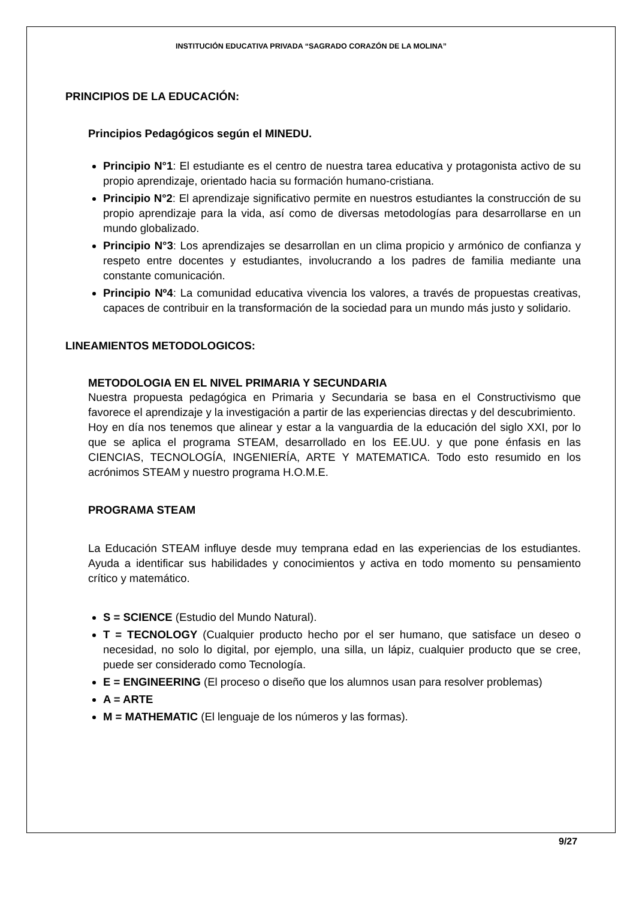INSTITUCIÓN EDUCATIVA PRIVADA “SAGRADO CORAZÓN DE LA MOLINA”
PRINCIPIOS DE LA EDUCACIÓN:
Principios Pedagógicos según el MINEDU.
Principio N°1: El estudiante es el centro de nuestra tarea educativa y protagonista activo de su propio aprendizaje, orientado hacia su formación humano-cristiana.
Principio N°2: El aprendizaje significativo permite en nuestros estudiantes la construcción de su propio aprendizaje para la vida, así como de diversas metodologías para desarrollarse en un mundo globalizado.
Principio N°3: Los aprendizajes se desarrollan en un clima propicio y armónico de confianza y respeto entre docentes y estudiantes, involucrando a los padres de familia mediante una constante comunicación.
Principio Nº4: La comunidad educativa vivencia los valores, a través de propuestas creativas, capaces de contribuir en la transformación de la sociedad para un mundo más justo y solidario.
LINEAMIENTOS METODOLOGICOS:
METODOLOGIA EN EL NIVEL PRIMARIA Y SECUNDARIA
Nuestra propuesta pedagógica en Primaria y Secundaria se basa en el Constructivismo que favorece el aprendizaje y la investigación a partir de las experiencias directas y del descubrimiento.
Hoy en día nos tenemos que alinear y estar a la vanguardia de la educación del siglo XXI, por lo que se aplica el programa STEAM, desarrollado en los EE.UU. y que pone énfasis en las CIENCIAS, TECNOLOGÍA, INGENIERÍA, ARTE Y MATEMATICA. Todo esto resumido en los acrónimos STEAM y nuestro programa H.O.M.E.
PROGRAMA STEAM
La Educación STEAM influye desde muy temprana edad en las experiencias de los estudiantes. Ayuda a identificar sus habilidades y conocimientos y activa en todo momento su pensamiento crítico y matemático.
S = SCIENCE (Estudio del Mundo Natural).
T = TECNOLOGY (Cualquier producto hecho por el ser humano, que satisface un deseo o necesidad, no solo lo digital, por ejemplo, una silla, un lápiz, cualquier producto que se cree, puede ser considerado como Tecnología.
E = ENGINEERING (El proceso o diseño que los alumnos usan para resolver problemas)
A = ARTE
M = MATHEMATIC (El lenguaje de los números y las formas).
9/27